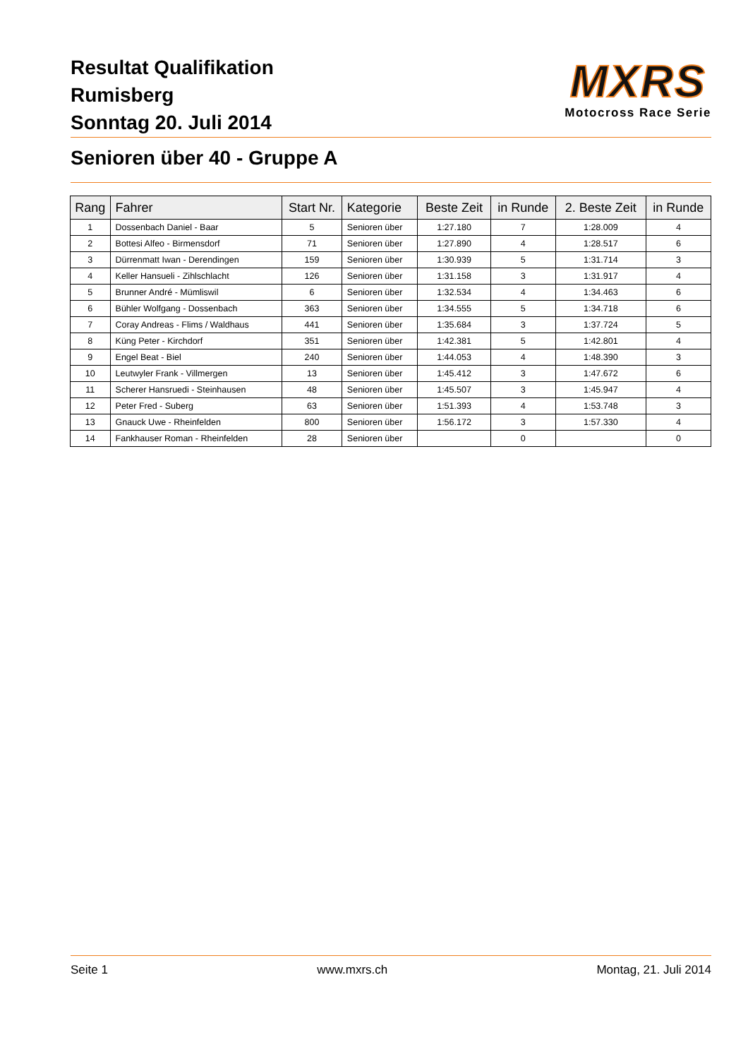Resultat Qualifikation
Rumisberg
Sonntag 20. Juli 2014
MXRS
Motocross Race Serie
Senioren über 40 - Gruppe A
| Rang | Fahrer | Start Nr. | Kategorie | Beste Zeit | in Runde | 2. Beste Zeit | in Runde |
| --- | --- | --- | --- | --- | --- | --- | --- |
| 1 | Dossenbach Daniel - Baar | 5 | Senioren über | 1:27.180 | 7 | 1:28.009 | 4 |
| 2 | Bottesi Alfeo - Birmensdorf | 71 | Senioren über | 1:27.890 | 4 | 1:28.517 | 6 |
| 3 | Dürrenmatt Iwan - Derendingen | 159 | Senioren über | 1:30.939 | 5 | 1:31.714 | 3 |
| 4 | Keller Hansueli - Zihlschlacht | 126 | Senioren über | 1:31.158 | 3 | 1:31.917 | 4 |
| 5 | Brunner André - Mümliswil | 6 | Senioren über | 1:32.534 | 4 | 1:34.463 | 6 |
| 6 | Bühler Wolfgang - Dossenbach | 363 | Senioren über | 1:34.555 | 5 | 1:34.718 | 6 |
| 7 | Coray Andreas - Flims / Waldhaus | 441 | Senioren über | 1:35.684 | 3 | 1:37.724 | 5 |
| 8 | Küng Peter - Kirchdorf | 351 | Senioren über | 1:42.381 | 5 | 1:42.801 | 4 |
| 9 | Engel Beat - Biel | 240 | Senioren über | 1:44.053 | 4 | 1:48.390 | 3 |
| 10 | Leutwyler Frank - Villmergen | 13 | Senioren über | 1:45.412 | 3 | 1:47.672 | 6 |
| 11 | Scherer Hansruedi - Steinhausen | 48 | Senioren über | 1:45.507 | 3 | 1:45.947 | 4 |
| 12 | Peter Fred - Suberg | 63 | Senioren über | 1:51.393 | 4 | 1:53.748 | 3 |
| 13 | Gnauck Uwe - Rheinfelden | 800 | Senioren über | 1:56.172 | 3 | 1:57.330 | 4 |
| 14 | Fankhauser Roman - Rheinfelden | 28 | Senioren über | | 0 | | 0 |
Seite 1 www.mxrs.ch Montag, 21. Juli 2014